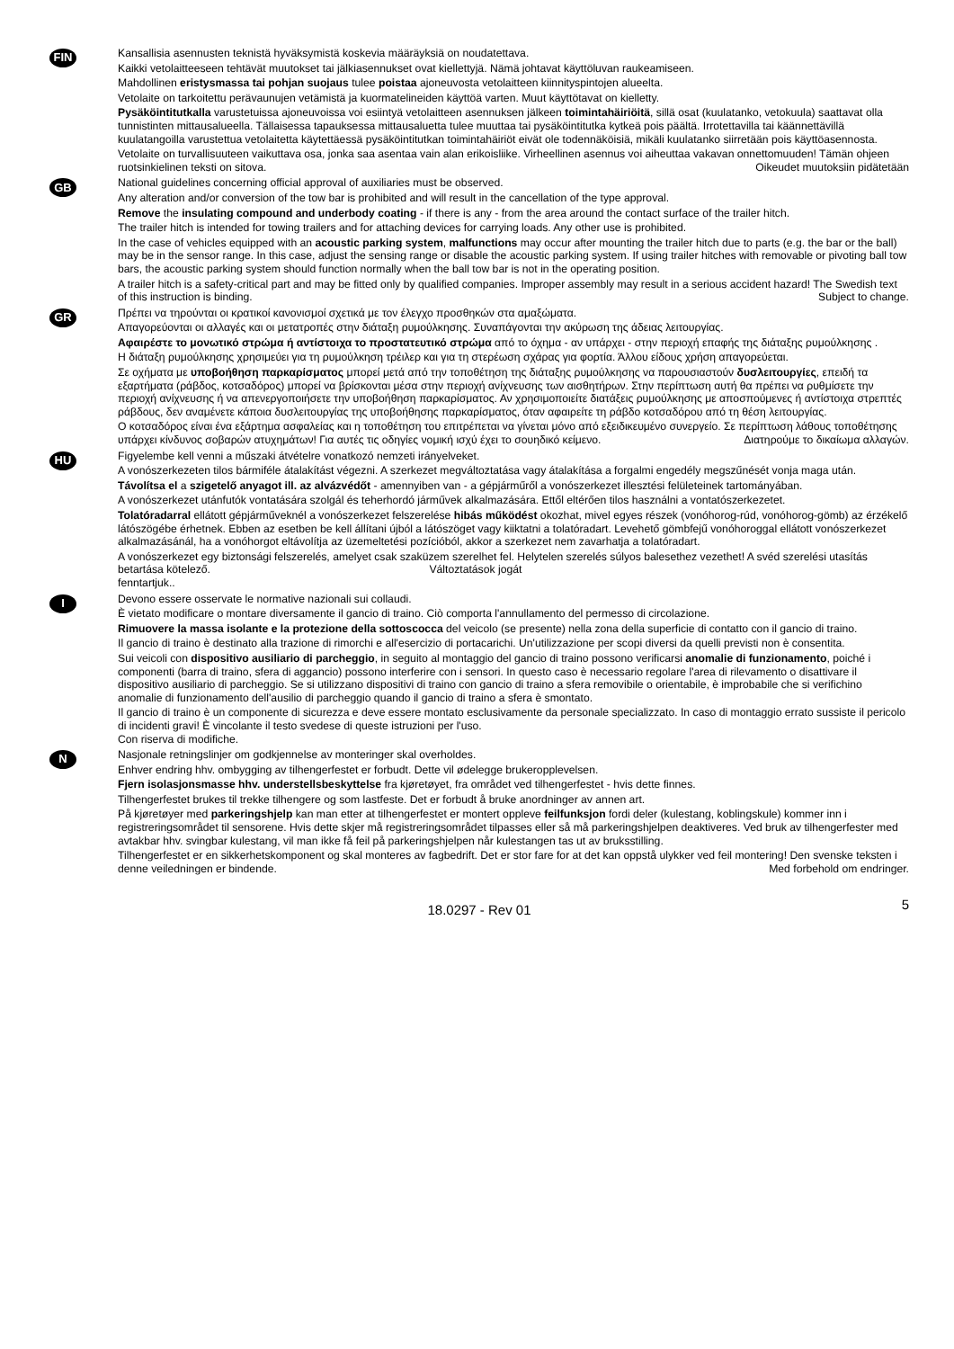FIN
Kansallisia asennusten teknistä hyväksymistä koskevia määräyksiä on noudatettava.
Kaikki vetolaitteeseen tehtävät muutokset tai jälkiasennukset ovat kiellettyjä. Nämä johtavat käyttöluvan raukeamiseen.
Mahdollinen eristysmassa tai pohjan suojaus tulee poistaa ajoneuvosta vetolaitteen kiinnityspintojen alueelta.
Vetolaite on tarkoitettu perävaunujen vetämistä ja kuormatelineiden käyttöä varten. Muut käyttötavat on kielletty.
Pysäköintitutkalla varustetuissa ajoneuvoissa voi esiintyä vetolaitteen asennuksen jälkeen toimintahäiriöitä, sillä osat (kuulatanko, vetokuula) saattavat olla tunnistinten mittausalueella. Tällaisessa tapauksessa mittausaluetta tulee muuttaa tai pysäköintitutka kytkeä pois päältä. Irrotettavilla tai käännettävillä kuulatangoilla varustettua vetolaitetta käytettäessä pysäköintitutkan toimintahäiriöt eivät ole todennäköisiä, mikäli kuulatanko siirretään pois käyttöasennosta.
Vetolaite on turvallisuuteen vaikuttava osa, jonka saa asentaa vain alan erikoisliike. Virheellinen asennus voi aiheuttaa vakavan onnettomuuden! Tämän ohjeen ruotsinkielinen teksti on sitova. Oikeudet muutoksiin pidätetään
GB
National guidelines concerning official approval of auxiliaries must be observed.
Any alteration and/or conversion of the tow bar is prohibited and will result in the cancellation of the type approval.
Remove the insulating compound and underbody coating - if there is any - from the area around the contact surface of the trailer hitch.
The trailer hitch is intended for towing trailers and for attaching devices for carrying loads. Any other use is prohibited.
In the case of vehicles equipped with an acoustic parking system, malfunctions may occur after mounting the trailer hitch due to parts (e.g. the bar or the ball) may be in the sensor range. In this case, adjust the sensing range or disable the acoustic parking system. If using trailer hitches with removable or pivoting ball tow bars, the acoustic parking system should function normally when the ball tow bar is not in the operating position.
A trailer hitch is a safety-critical part and may be fitted only by qualified companies. Improper assembly may result in a serious accident hazard! The Swedish text of this instruction is binding. Subject to change.
GR
Πρέπει να τηρούνται οι κρατικοί κανονισμοί σχετικά με τον έλεγχο προσθηκών στα αμαξώματα.
Απαγορεύονται οι αλλαγές και οι μετατροπές στην διάταξη ρυμούλκησης. Συναπάγονται την ακύρωση της άδειας λειτουργίας.
Αφαιρέστε το μονωτικό στρώμα ή αντίστοιχα το προστατευτικό στρώμα από το όχημα - αν υπάρχει - στην περιοχή επαφής της διάταξης ρυμούλκησης .
Η διάταξη ρυμούλκησης χρησιμεύει για τη ρυμούλκηση τρέιλερ και για τη στερέωση σχάρας για φορτία. Άλλου είδους χρήση απαγορεύεται.
Σε οχήματα με υποβοήθηση παρκαρίσματος μπορεί μετά από την τοποθέτηση της διάταξης ρυμούλκησης να παρουσιαστούν δυσλειτουργίες, επειδή τα εξαρτήματα (ράβδος, κοτσαδόρος) μπορεί να βρίσκονται μέσα στην περιοχή ανίχνευσης των αισθητήρων. Στην περίπτωση αυτή θα πρέπει να ρυθμίσετε την περιοχή ανίχνευσης ή να απενεργοποιήσετε την υποβοήθηση παρκαρίσματος. Αν χρησιμοποιείτε διατάξεις ρυμούλκησης με αποσπούμενες ή αντίστοιχα στρεπτές ράβδους, δεν αναμένετε κάποια δυσλειτουργίας της υποβοήθησης παρκαρίσματος, όταν αφαιρείτε τη ράβδο κοτσαδόρου από τη θέση λειτουργίας.
Ο κοτσαδόρος είναι ένα εξάρτημα ασφαλείας και η τοποθέτηση του επιτρέπεται να γίνεται μόνο από εξειδικευμένο συνεργείο. Σε περίπτωση λάθους τοποθέτησης υπάρχει κίνδυνος σοβαρών ατυχημάτων! Για αυτές τις οδηγίες νομική ισχύ έχει το σουηδικό κείμενο. Διατηρούμε το δικαίωμα αλλαγών.
HU
Figyelembe kell venni a műszaki átvételre vonatkozó nemzeti irányelveket.
A vonószerkezeten tilos bármiféle átalakítást végezni. A szerkezet megváltoztatása vagy átalakítása a forgalmi engedély megszűnését vonja maga után.
Távolítsa el a szigetelő anyagot ill. az alvázvédőt - amennyiben van - a gépjárműről a vonószerkezet illesztési felületeinek tartományában.
A vonószerkezet utánfutók vontatására szolgál és teherhordó járművek alkalmazására. Ettől eltérően tilos használni a vontatószerkezetet.
Tolatóradarral ellátott gépjárműveknél a vonószerkezet felszerelése hibás működést okozhat, mivel egyes részek (vonóhorog-rúd, vonóhorog-gömb) az érzékelő látószögébe érhetnek. Ebben az esetben be kell állítani újból a látószöget vagy kiiktatni a tolatóradart. Levehető gömbfejű vonóhoroggal ellátott vonószerkezet alkalmazásánál, ha a vonóhorgot eltávolítja az üzemeltetési pozícióból, akkor a szerkezet nem zavarhatja a tolatóradart.
A vonószerkezet egy biztonsági felszerelés, amelyet csak szaküzem szerelhet fel. Helytelen szerelés súlyos balesethez vezethet! A svéd szerelési utasítás betartása kötelező. Változtatások jogát
fenntartjuk..
I
Devono essere osservate le normative nazionali sui collaudi.
È vietato modificare o montare diversamente il gancio di traino. Ciò comporta l'annullamento del permesso di circolazione.
Rimuovere la massa isolante e la protezione della sottoscocca del veicolo (se presente) nella zona della superficie di contatto con il gancio di traino.
Il gancio di traino è destinato alla trazione di rimorchi e all'esercizio di portacarichi. Un'utilizzazione per scopi diversi da quelli previsti non è consentita.
Sui veicoli con dispositivo ausiliario di parcheggio, in seguito al montaggio del gancio di traino possono verificarsi anomalie di funzionamento, poiché i componenti (barra di traino, sfera di aggancio) possono interferire con i sensori. In questo caso è necessario regolare l'area di rilevamento o disattivare il dispositivo ausiliario di parcheggio. Se si utilizzano dispositivi di traino con gancio di traino a sfera removibile o orientabile, è improbabile che si verifichino anomalie di funzionamento dell'ausilio di parcheggio quando il gancio di traino a sfera è smontato.
Il gancio di traino è un componente di sicurezza e deve essere montato esclusivamente da personale specializzato. In caso di montaggio errato sussiste il pericolo di incidenti gravi! È vincolante il testo svedese di queste istruzioni per l'uso.
Con riserva di modifiche.
N
Nasjonale retningslinjer om godkjennelse av monteringer skal overholdes.
Enhver endring hhv. ombygging av tilhengerfestet er forbudt. Dette vil ødelegge brukeropplevelsen.
Fjern isolasjonsmasse hhv. understellsbeskyttelse fra kjøretøyet, fra området ved tilhengerfestet - hvis dette finnes.
Tilhengerfestet brukes til trekke tilhengere og som lastfeste. Det er forbudt å bruke anordninger av annen art.
På kjøretøyer med parkeringshjelp kan man etter at tilhengerfestet er montert oppleve feilfunksjon fordi deler (kulestang, koblingskule) kommer inn i registreringsområdet til sensorene. Hvis dette skjer må registreringsområdet tilpasses eller så må parkeringshjelpen deaktiveres. Ved bruk av tilhengerfester med avtakbar hhv. svingbar kulestang, vil man ikke få feil på parkeringshjelpen når kulestangen tas ut av bruksstilling.
Tilhengerfestet er en sikkerhetskomponent og skal monteres av fagbedrift. Det er stor fare for at det kan oppstå ulykker ved feil montering! Den svenske teksten i denne veiledningen er bindende. Med forbehold om endringer.
18.0297 - Rev 01 5